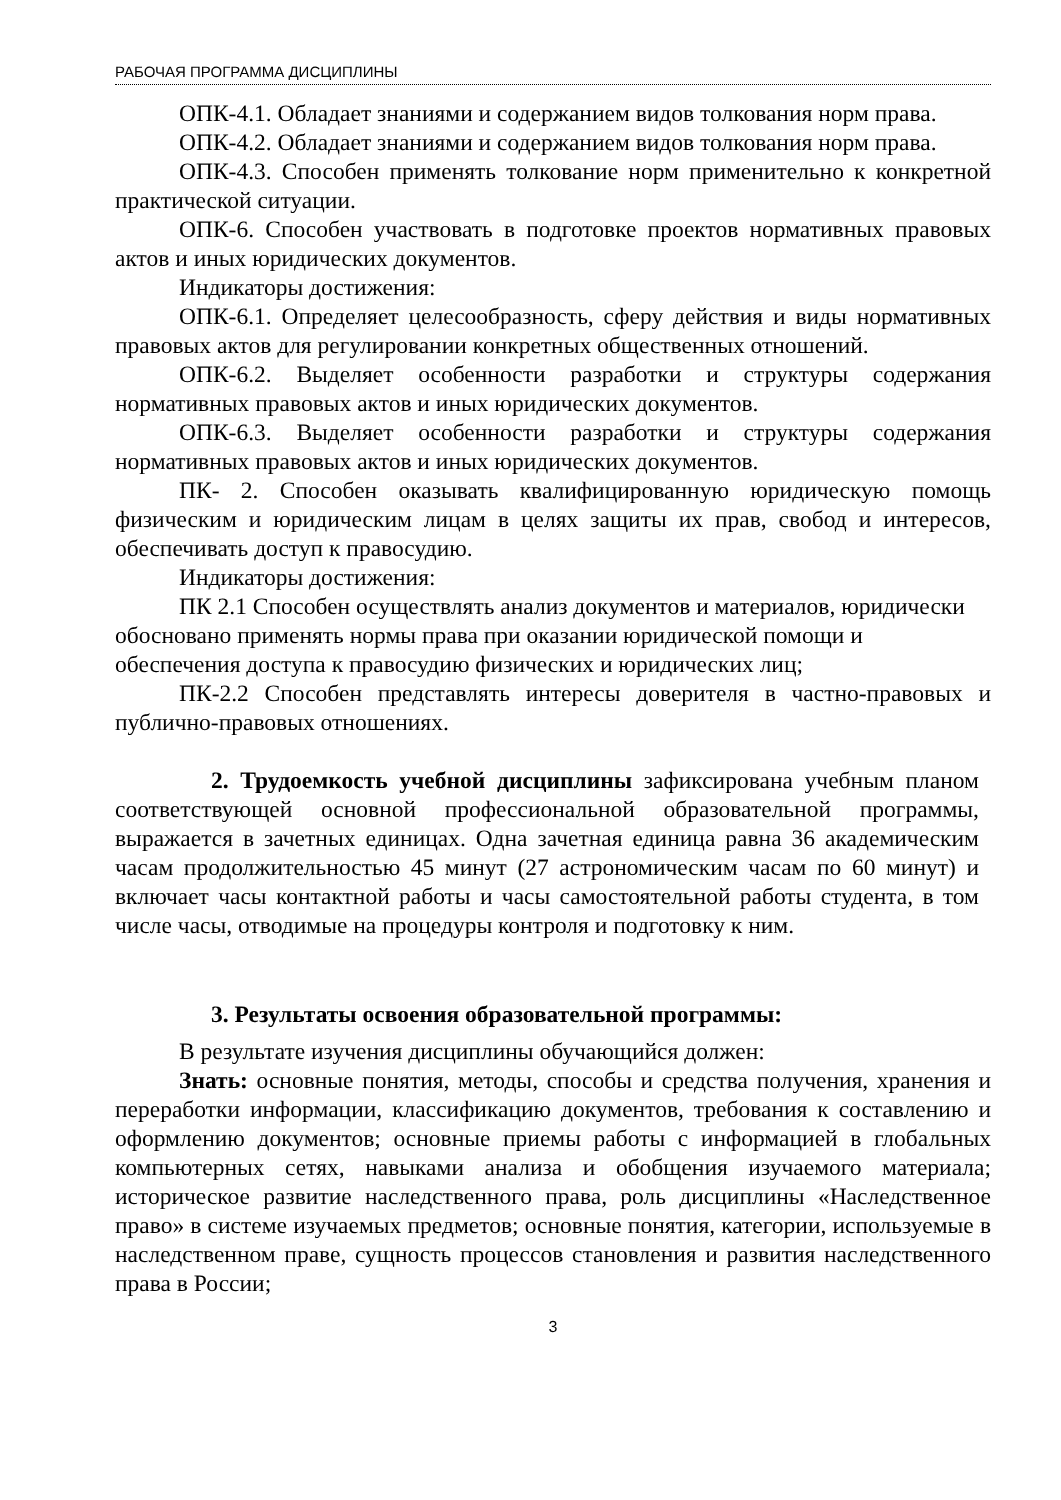РАБОЧАЯ ПРОГРАММА ДИСЦИПЛИНЫ
ОПК-4.1. Обладает знаниями и содержанием видов толкования норм права.
ОПК-4.2. Обладает знаниями и содержанием видов толкования норм права.
ОПК-4.3. Способен применять толкование норм применительно к конкретной практической ситуации.
ОПК-6. Способен участвовать в подготовке проектов нормативных правовых актов и иных юридических документов.
Индикаторы достижения:
ОПК-6.1. Определяет целесообразность, сферу действия и виды нормативных правовых актов для регулировании конкретных общественных отношений.
ОПК-6.2. Выделяет особенности разработки и структуры содержания нормативных правовых актов и иных юридических документов.
ОПК-6.3. Выделяет особенности разработки и структуры содержания нормативных правовых актов и иных юридических документов.
ПК- 2. Способен оказывать квалифицированную юридическую помощь физическим и юридическим лицам в целях защиты их прав, свобод и интересов, обеспечивать доступ к правосудию.
Индикаторы достижения:
ПК 2.1 Способен осуществлять анализ документов и материалов, юридически обосновано применять нормы права при оказании юридической помощи и обеспечения доступа к правосудию физических и юридических лиц;
ПК-2.2 Способен представлять интересы доверителя в частно-правовых и публично-правовых отношениях.
2. Трудоемкость учебной дисциплины зафиксирована учебным планом соответствующей основной профессиональной образовательной программы, выражается в зачетных единицах. Одна зачетная единица равна 36 академическим часам продолжительностью 45 минут (27 астрономическим часам по 60 минут) и включает часы контактной работы и часы самостоятельной работы студента, в том числе часы, отводимые на процедуры контроля и подготовку к ним.
3. Результаты освоения образовательной программы:
В результате изучения дисциплины обучающийся должен:
Знать: основные понятия, методы, способы и средства получения, хранения и переработки информации, классификацию документов, требования к составлению и оформлению документов; основные приемы работы с информацией в глобальных компьютерных сетях, навыками анализа и обобщения изучаемого материала; историческое развитие наследственного права, роль дисциплины «Наследственное право» в системе изучаемых предметов; основные понятия, категории, используемые в наследственном праве, сущность процессов становления и развития наследственного права в России;
3